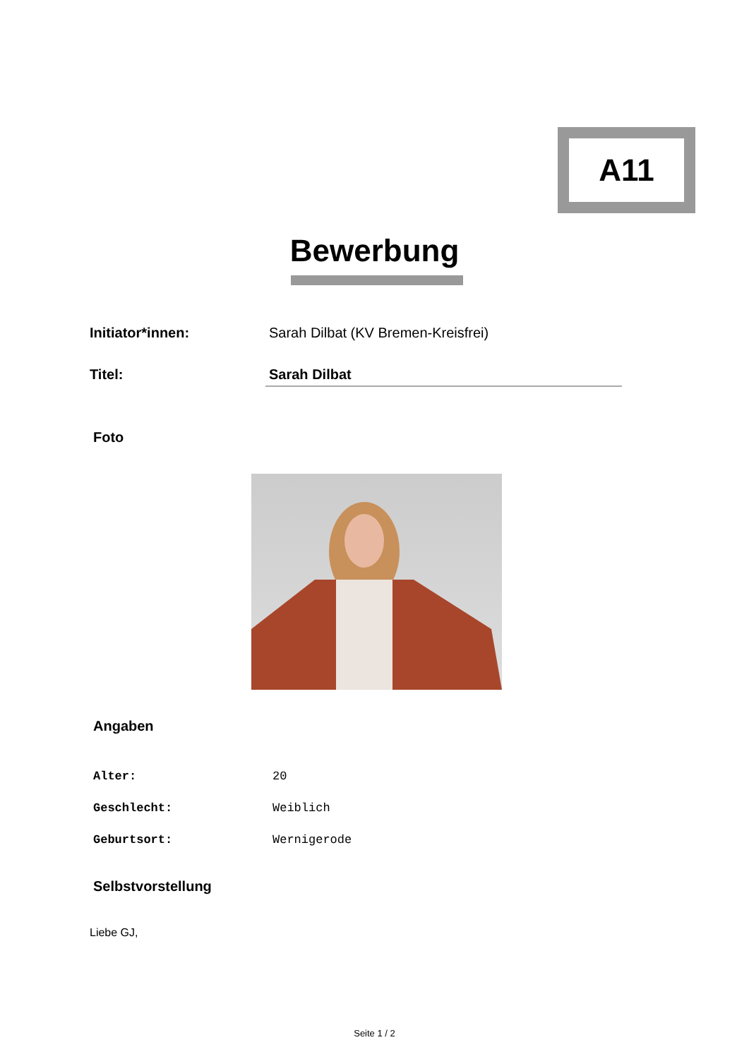A11
Bewerbung
Initiator*innen: Sarah Dilbat (KV Bremen-Kreisfrei)
Titel: Sarah Dilbat
Foto
Angaben
Alter: 20
Geschlecht: Weiblich
Geburtsort: Wernigerode
Selbstvorstellung
Liebe GJ,
Seite 1 / 2